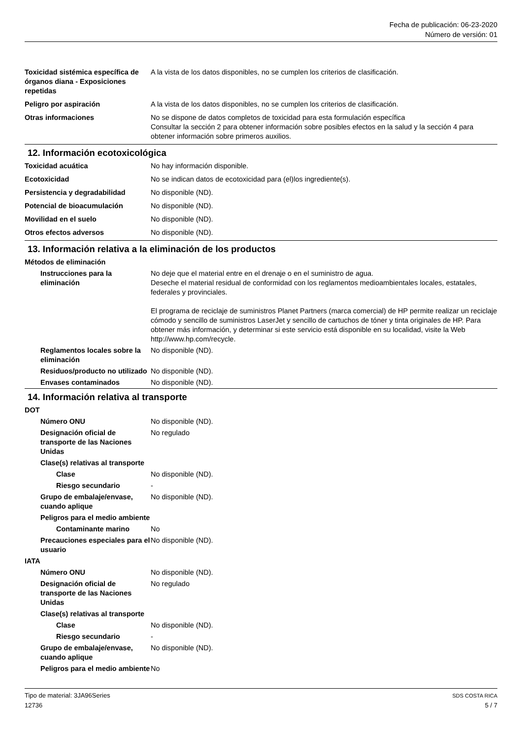Fecha de publicación: 06-23-2020
Número de versión: 01
| Toxicidad sistémica específica de órganos diana - Exposiciones repetidas | A la vista de los datos disponibles, no se cumplen los criterios de clasificación. |
| Peligro por aspiración | A la vista de los datos disponibles, no se cumplen los criterios de clasificación. |
| Otras informaciones | No se dispone de datos completos de toxicidad para esta formulación específica Consultar la sección 2 para obtener información sobre posibles efectos en la salud y la sección 4 para obtener información sobre primeros auxilios. |
12. Información ecotoxicológica
| Toxicidad acuática | No hay información disponible. |
| Ecotoxicidad | No se indican datos de ecotoxicidad para (el)los ingrediente(s). |
| Persistencia y degradabilidad | No disponible (ND). |
| Potencial de bioacumulación | No disponible (ND). |
| Movilidad en el suelo | No disponible (ND). |
| Otros efectos adversos | No disponible (ND). |
13. Información relativa a la eliminación de los productos
| Métodos de eliminación | |
| Instrucciones para la eliminación | No deje que el material entre en el drenaje o en el suministro de agua. Deseche el material residual de conformidad con los reglamentos medioambientales locales, estatales, federales y provinciales. El programa de reciclaje de suministros Planet Partners (marca comercial) de HP permite realizar un reciclaje cómodo y sencillo de suministros LaserJet y sencillo de cartuchos de tóner y tinta originales de HP. Para obtener más información, y determinar si este servicio está disponible en su localidad, visite la Web http://www.hp.com/recycle. |
| Reglamentos locales sobre la eliminación | No disponible (ND). |
| Residuos/producto no utilizado | No disponible (ND). |
| Envases contaminados | No disponible (ND). |
14. Información relativa al transporte
| DOT | |
| Número ONU | No disponible (ND). |
| Designación oficial de transporte de las Naciones Unidas | No regulado |
| Clase(s) relativas al transporte | |
| Clase | No disponible (ND). |
| Riesgo secundario | - |
| Grupo de embalaje/envase, cuando aplique | No disponible (ND). |
| Peligros para el medio ambiente | |
| Contaminante marino | No |
| Precauciones especiales para el usuario | No disponible (ND). |
| IATA | |
| Número ONU | No disponible (ND). |
| Designación oficial de transporte de las Naciones Unidas | No regulado |
| Clase(s) relativas al transporte | |
| Clase | No disponible (ND). |
| Riesgo secundario | - |
| Grupo de embalaje/envase, cuando aplique | No disponible (ND). |
| Peligros para el medio ambiente | No |
SDS COSTA RICA Tipo de material: 3JA96Series
5 / 7 12736